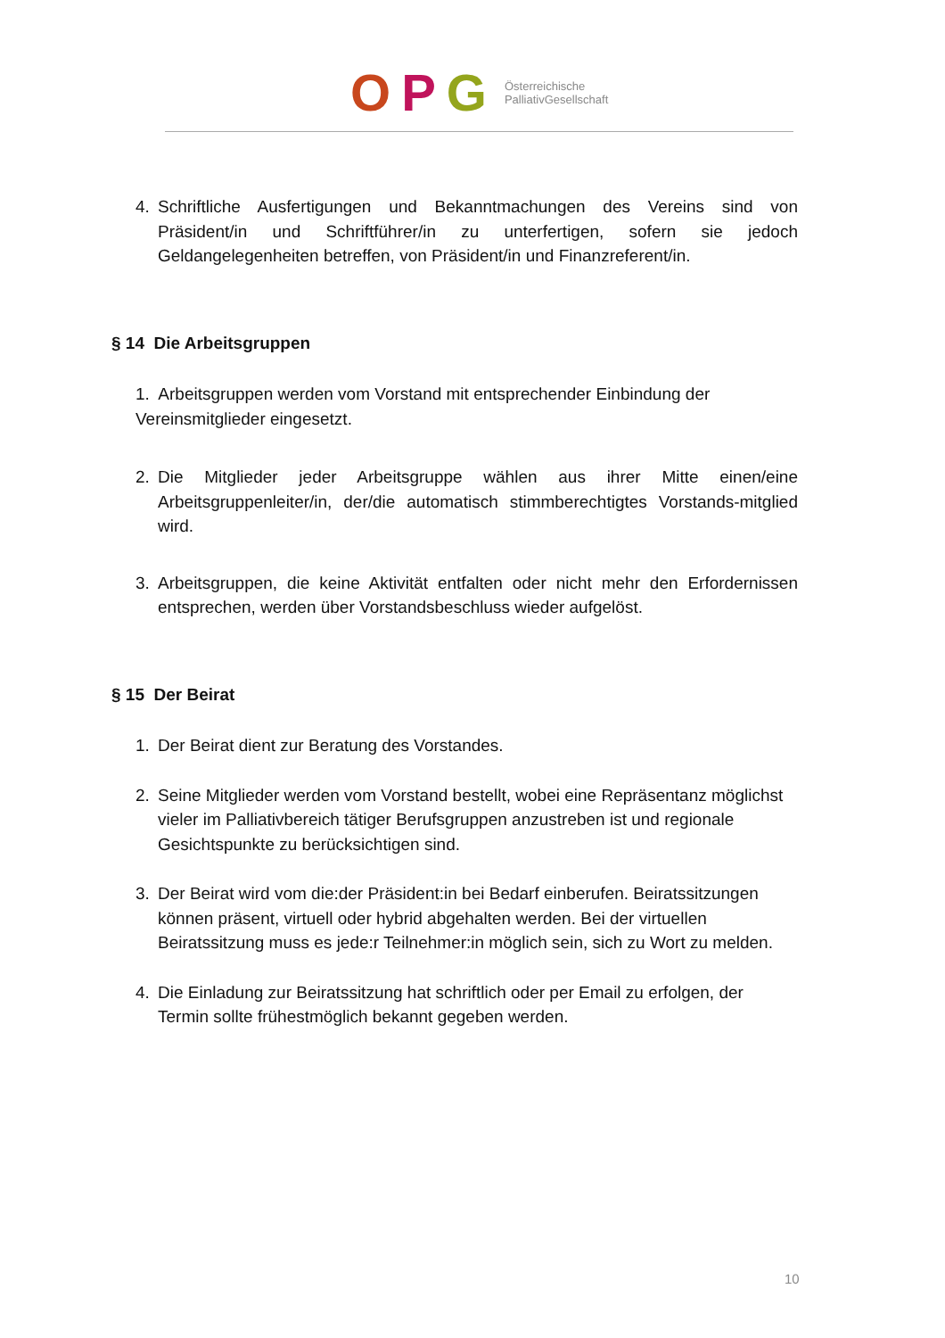OPG
Österreichische
PalliativGesellschaft
4. Schriftliche Ausfertigungen und Bekanntmachungen des Vereins sind von Präsident/in und Schriftführer/in zu unterfertigen, sofern sie jedoch Geldangelegenheiten betreffen, von Präsident/in und Finanzreferent/in.
§ 14 Die Arbeitsgruppen
1. Arbeitsgruppen werden vom Vorstand mit entsprechender Einbindung der Vereinsmitglieder eingesetzt.
2. Die Mitglieder jeder Arbeitsgruppe wählen aus ihrer Mitte einen/eine Arbeitsgruppenleiter/in, der/die automatisch stimmberechtigtes Vorstands-mitglied wird.
3. Arbeitsgruppen, die keine Aktivität entfalten oder nicht mehr den Erfordernissen entsprechen, werden über Vorstandsbeschluss wieder aufgelöst.
§ 15 Der Beirat
1. Der Beirat dient zur Beratung des Vorstandes.
2. Seine Mitglieder werden vom Vorstand bestellt, wobei eine Repräsentanz möglichst vieler im Palliativbereich tätiger Berufsgruppen anzustreben ist und regionale Gesichtspunkte zu berücksichtigen sind.
3. Der Beirat wird vom die:der Präsident:in bei Bedarf einberufen. Beiratssitzungen können präsent, virtuell oder hybrid abgehalten werden. Bei der virtuellen Beiratssitzung muss es jede:r Teilnehmer:in möglich sein, sich zu Wort zu melden.
4. Die Einladung zur Beiratssitzung hat schriftlich oder per Email zu erfolgen, der Termin sollte frühestmöglich bekannt gegeben werden.
10